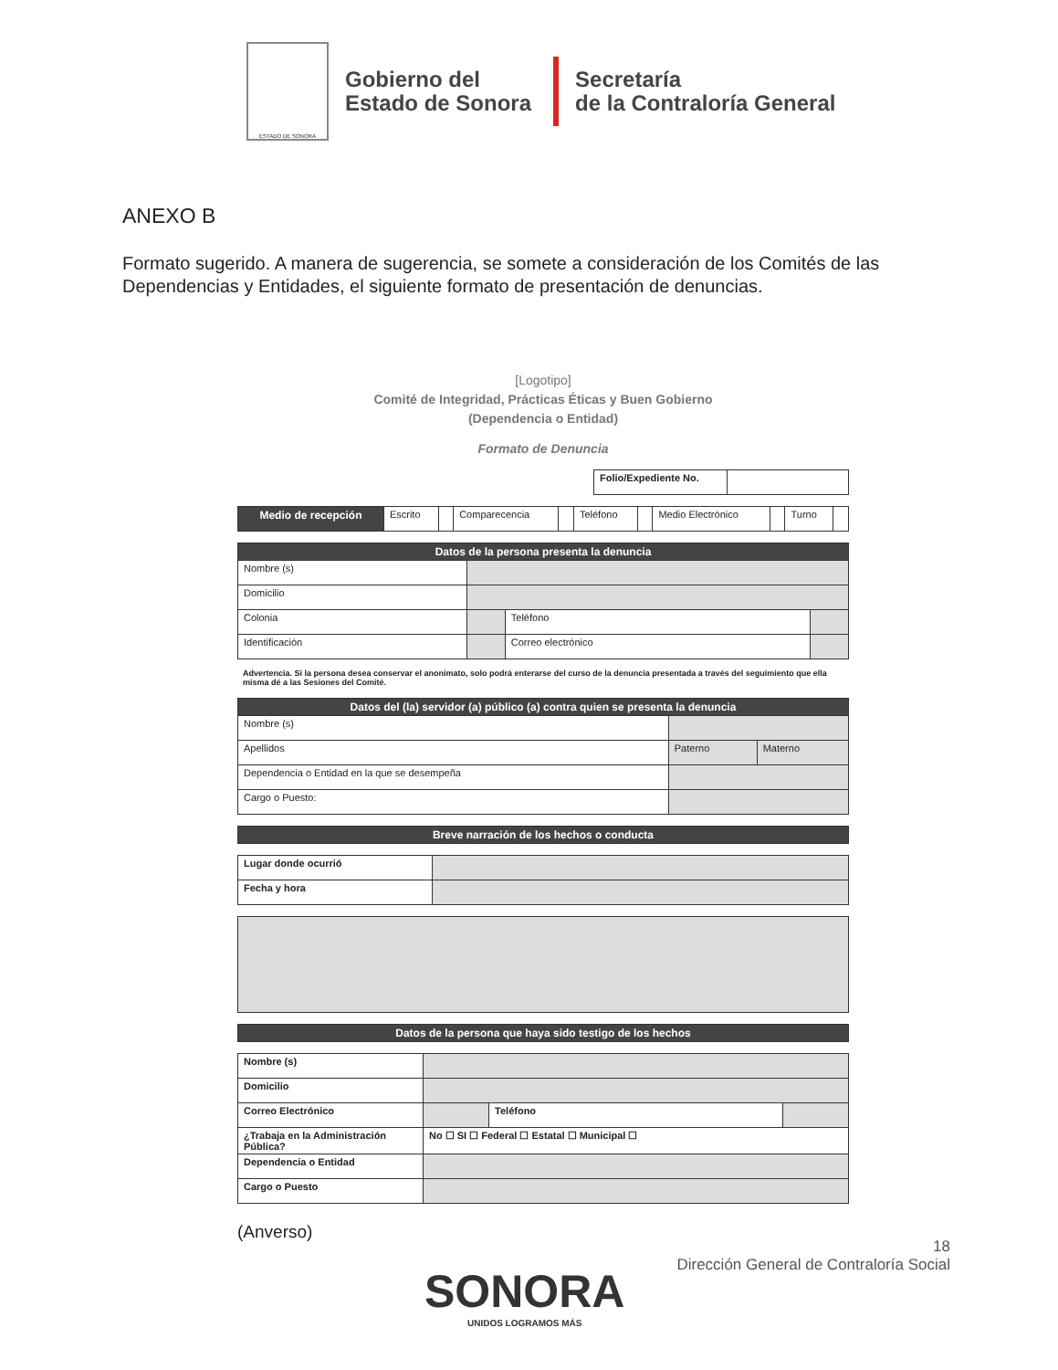ESTADO DE SONORA
Gobierno del
Estado de Sonora
Secretaría
de la Contraloría General
ANEXO B
Formato sugerido. A manera de sugerencia, se somete a consideración de los Comités de las Dependencias y Entidades, el siguiente formato de presentación de denuncias.
[Logotipo]
Comité de Integridad, Prácticas Éticas y Buen Gobierno
(Dependencia o Entidad)
Formato de Denuncia
| Folio/Expediente No. | |
| Medio de recepción | Escrito | | Comparecencia | | Teléfono | | Medio Electrónico | | Turno | |
| Datos de la persona presenta la denuncia | | | |
| --- | --- | --- | --- |
| Nombre (s) | | | |
| Domicilio | | | |
| Colonia | | Teléfono | |
| Identificación | | Correo electrónico | |
Advertencia. Si la persona desea conservar el anonimato, solo podrá enterarse del curso de la denuncia presentada a través del seguimiento que ella misma dé a las Sesiones del Comité.
| Datos del (la) servidor (a) público (a) contra quien se presenta la denuncia | | |
| --- | --- | --- |
| Nombre (s) | | |
| Apellidos | Paterno | Materno |
| Dependencia o Entidad en la que se desempeña | | |
| Cargo o Puesto: | | |
| Breve narración de los hechos o conducta |
| --- |
| Lugar donde ocurrió | |
| Fecha y hora | |
| Datos de la persona que haya sido testigo de los hechos |
| --- |
| Nombre (s) | | | |
| Domicilio | | | |
| Correo Electrónico | | Teléfono | |
| ¿Trabaja en la Administración Pública? | No ☐ SI ☐ Federal ☐ Estatal ☐ Municipal ☐ | | |
| Dependencia o Entidad | | | |
| Cargo o Puesto | | | |
(Anverso)
18
Dirección General de Contraloría Social
SONORA
UNIDOS LOGRAMOS MÁS